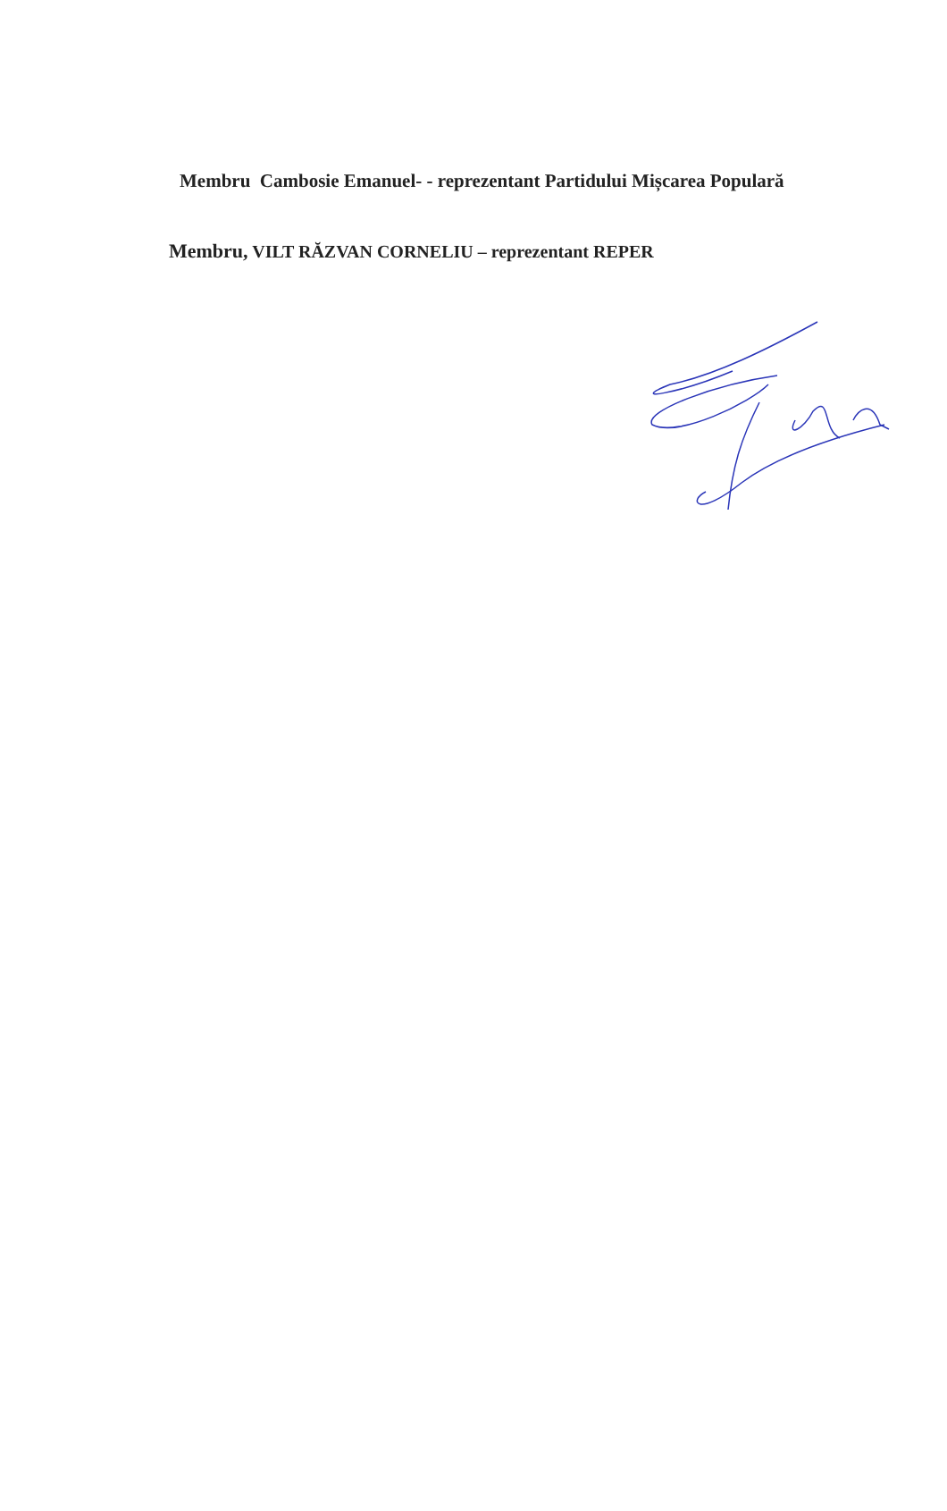Membru Cambosie Emanuel- - reprezentant Partidului Mișcarea Populară
Membru, VILT RĂZVAN CORNELIU – reprezentant REPER